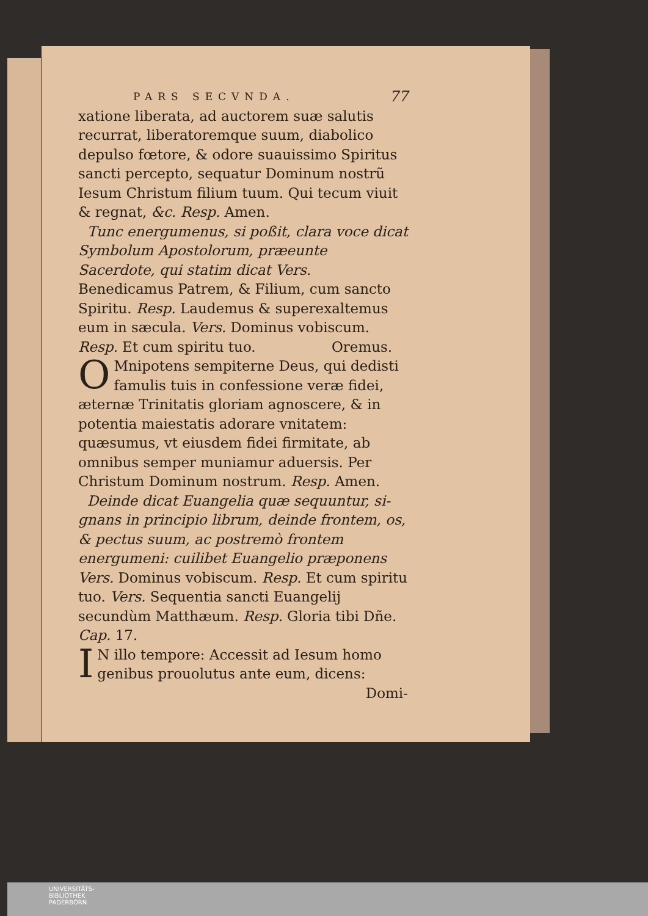PARS SECVNDA. 77
xatione liberata, ad auctorem suæ salutis recurrat, liberatoremque suum, diaboli­co depulso fœtore, & odore suauissimo Spiritus sancti percepto, sequatur Domi­num nostrũ Iesum Christum filium tuum. Qui tecum viuit & regnat, &c. Resp. Amen.
Tunc energumenus, si poßit, clara voce dicat Symbolum Apostolorum, præeunte Sacerdote, qui statim dicat Vers. Benedicamus Patrem, & Filium, cum sancto Spiritu. Resp. Laude­mus & superexaltemus eum in sæcula. Vers. Dominus vobiscum. Resp. Et cum spi­ritu tuo. Oremus.
OMnipotens sempiterne Deus, qui de­disti famulis tuis in confessione veræ fidei, æternæ Trinitatis gloriam agnoscere, & in potentia maiestatis adorare vnitatem: quæsumus, vt eiusdem fidei firmitate, ab omnibus semper muniamur aduersis. Per Christum Dominum nostrum. Resp. Amen.
Deinde dicat Euangelia quæ sequuntur, si­gnans in principio librum, deinde frontem, os, & pectus suum, ac postremò frontem energume­ni: cuilibet Euangelio præponens Vers. Domi­nus vobiscum. Resp. Et cum spiritu tuo. Vers. Sequentia sancti Euangelij secundùm Matthæum. Resp. Gloria tibi Dñe. Cap. 17.
IN illo tempore: Accessit ad Iesum homo genibus prouolutus ante eum, dicens:
Domi-
UNIVERSITÄTS-
BIBLIOTHEK
PADERBORN